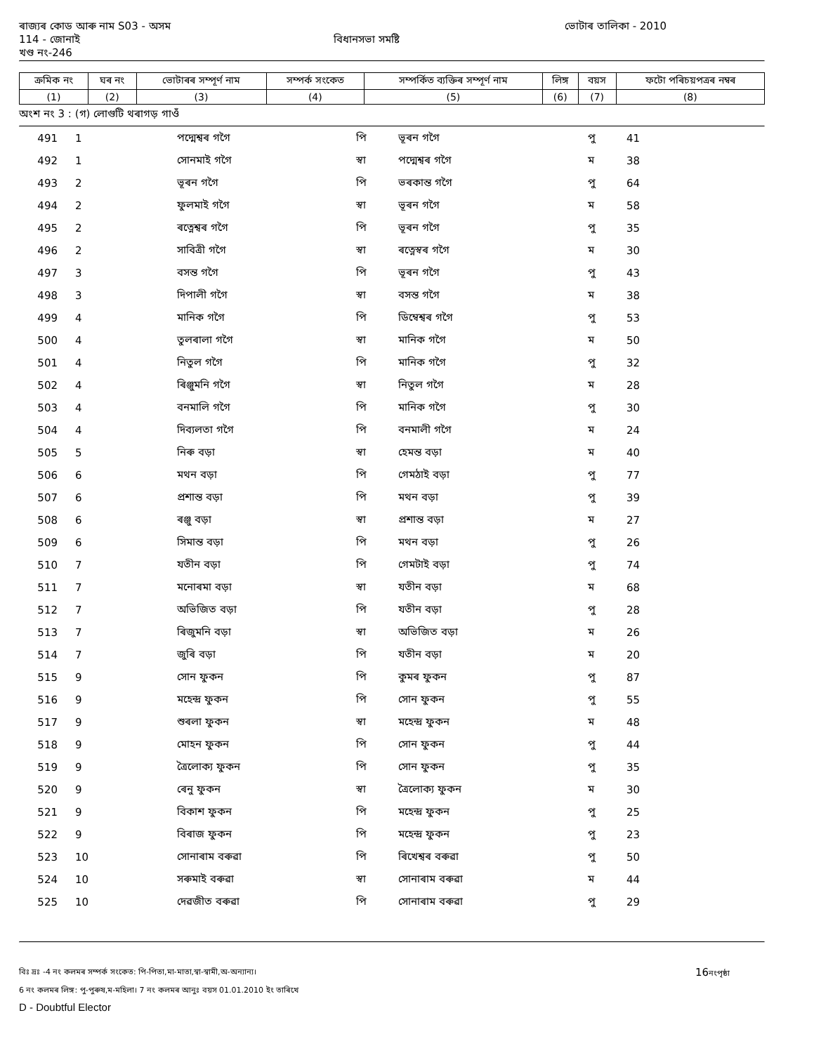ৰাজ্যৰ কোড আৰু নাম S03 - অসম ভোটাৰ তালিকা - 2010
114 - জোনাই বিধানসভা সমষ্টি
খণ্ড নং-246
| ক্ৰমিক নং | ঘৰ নং | ভোটাৰৰ সম্পূৰ্ণ নাম | সম্পৰ্ক সংকেত | সম্পৰ্কিত ব্যক্তিৰ সম্পূৰ্ণ নাম | লিঙ্গ | বয়স | ফটো পৰিচয়পত্ৰৰ নম্বৰ |
| --- | --- | --- | --- | --- | --- | --- | --- |
| (1) | (2) | (3) | (4) | (5) | (6) | (7) | (8) |
অংশ নং 3 : (গ) লোগুটি থৰাগড় গাওঁ
| 491 | 1 | পদ্মেশ্বৰ গগৈ | পি | ভূৰন গগৈ | পু | 41 |
| 492 | 1 | সোনমাই গগৈ | স্বা | পদ্মেশ্বৰ গগৈ | ম | 38 |
| 493 | 2 | ভূৰন গগৈ | পি | ভৰকান্ত গগৈ | পু | 64 |
| 494 | 2 | ফুলমাই গগৈ | স্বা | ভূৰন গগৈ | ম | 58 |
| 495 | 2 | ৰত্নেশ্বৰ গগৈ | পি | ভূৰন গগৈ | পু | 35 |
| 496 | 2 | সাবিত্ৰী গগৈ | স্বা | ৰত্নেস্বৰ গগৈ | ম | 30 |
| 497 | 3 | বসন্ত গগৈ | পি | ভূৰন গগৈ | পু | 43 |
| 498 | 3 | দিপালী গগৈ | স্বা | বসন্ত গগৈ | ম | 38 |
| 499 | 4 | মানিক গগৈ | পি | ডিম্বেশ্বৰ গগৈ | পু | 53 |
| 500 | 4 | তুলৰালা গগৈ | স্বা | মানিক গগৈ | ম | 50 |
| 501 | 4 | নিতুল গগৈ | পি | মানিক গগৈ | পু | 32 |
| 502 | 4 | ৰিঞ্জুমনি গগৈ | স্বা | নিতুল গগৈ | ম | 28 |
| 503 | 4 | বনমালি গগৈ | পি | মানিক গগৈ | পু | 30 |
| 504 | 4 | দিব্যলতা গগৈ | পি | বনমালী গগৈ | ম | 24 |
| 505 | 5 | নিৰু বড়া | স্বা | হেমন্ত বড়া | ম | 40 |
| 506 | 6 | মথন বড়া | পি | গেমঠাই বড়া | পু | 77 |
| 507 | 6 | প্ৰশান্ত বড়া | পি | মথন বড়া | পু | 39 |
| 508 | 6 | ৰঞ্জু বড়া | স্বা | প্ৰশান্ত বড়া | ম | 27 |
| 509 | 6 | সিমান্ত বড়া | পি | মথন বড়া | পু | 26 |
| 510 | 7 | যতীন বড়া | পি | গেমটাই বড়া | পু | 74 |
| 511 | 7 | মনোৰমা বড়া | স্বা | যতীন বড়া | ম | 68 |
| 512 | 7 | অভিজিত বড়া | পি | যতীন বড়া | পু | 28 |
| 513 | 7 | ৰিজুমনি বড়া | স্বা | অভিজিত বড়া | ম | 26 |
| 514 | 7 | জুৰি বড়া | পি | যতীন বড়া | ম | 20 |
| 515 | 9 | সোন ফুকন | পি | কুমৰ ফুকন | পু | 87 |
| 516 | 9 | মহেন্দ্ৰ ফুকন | পি | সোন ফুকন | পু | 55 |
| 517 | 9 | শুৰলা ফুকন | স্বা | মহেন্দ্ৰ ফুকন | ম | 48 |
| 518 | 9 | মোহন ফুকন | পি | সোন ফুকন | পু | 44 |
| 519 | 9 | ত্ৰৈলোক্য ফুকন | পি | সোন ফুকন | পু | 35 |
| 520 | 9 | ৰেনু ফুকন | স্বা | ত্ৰৈলোক্য ফুকন | ম | 30 |
| 521 | 9 | বিকাশ ফুকন | পি | মহেন্দ্ৰ ফুকন | পু | 25 |
| 522 | 9 | বিৰাজ ফুকন | পি | মহেন্দ্ৰ ফুকন | পু | 23 |
| 523 | 10 | সোনাৰাম বৰুৱা | পি | ৰিখেশ্বৰ বৰুৱা | পু | 50 |
| 524 | 10 | সৰুমাই বৰুৱা | স্বা | সোনাৰাম বৰুৱা | ম | 44 |
| 525 | 10 | দেৱজীত বৰুৱা | পি | সোনাৰাম বৰুৱা | পু | 29 |
বিঃ দ্ৰঃ -4 নং কলমৰ সম্পৰ্ক সংকেত: পি-পিতা,মা-মাতা,স্বা-স্বামী,অ-অন্যান্য। 16নংপৃষ্ঠা
6 নং কলমৰ লিঙ্গ: পু-পুৰুষ,ম-মহিলা। 7 নং কলমৰ আনুঃ বয়স 01.01.2010 ইং তাৰিখে
D - Doubtful Elector